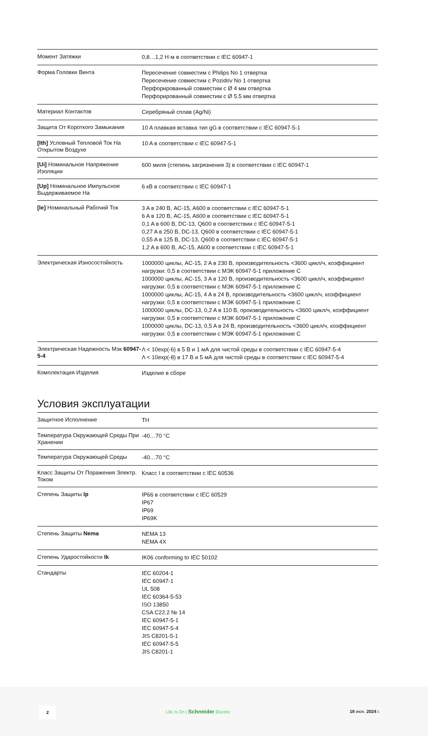| Момент Затяжки | 0,8…1,2 Н·м в соответствии с IEC 60947-1 |
| Форма Головки Винта | Пересечение совместим с Philips No 1 отвертка Пересечение совместим с Pozidriv No 1 отвертка Перфорированный совместим с Ø 4 мм отвертка Перфорированный совместим с Ø 5.5 мм отвертка |
| Материал Контактов | Серебряный сплав (Ag/Ni) |
| Защита От Короткого Замыкания | 10 A плавкая вставка тип gG в соответствии с IEC 60947-5-1 |
| [Ith] Условный Тепловой Ток На Открытом Воздухе | 10 A в соответствии с IEC 60947-5-1 |
| [Ui] Номинальное Напряжение Изоляции | 600 миля (степень загрязнения 3) в соответствии с IEC 60947-1 |
| [Up] Номинальное Импульсное Выдерживаемое На | 6 кВ в соответствии с IEC 60947-1 |
| [Ie] Номинальный Рабочий Ток | 3 A в 240 В, AC-15, A600 в соответствии с IEC 60947-5-1 6 A в 120 В, AC-15, A600 в соответствии с IEC 60947-5-1 0,1 A в 600 В, DC-13, Q600 в соответствии с IEC 60947-5-1 0,27 A в 250 В, DC-13, Q600 в соответствии с IEC 60947-5-1 0,55 A в 125 В, DC-13, Q600 в соответствии с IEC 60947-5-1 1,2 A в 600 В, AC-15, A600 в соответствии с IEC 60947-5-1 |
| Электрическая Износостойкость | 1000000 циклы, AC-15, 2 A в 230 В, производительность <3600 цикл/ч, коэффициент нагрузки: 0,5 в соответствии с МЭК 60947-5-1 приложение C 1000000 циклы, AC-15, 3 A в 120 В, производительность <3600 цикл/ч, коэффициент нагрузки: 0,5 в соответствии с МЭК 60947-5-1 приложение C 1000000 циклы, AC-15, 4 A в 24 В, производительность <3600 цикл/ч, коэффициент нагрузки: 0,5 в соответствии с МЭК 60947-5-1 приложение C 1000000 циклы, DC-13, 0,2 A в 110 В, производительность <3600 цикл/ч, коэффициент нагрузки: 0,5 в соответствии с МЭК 60947-5-1 приложение C 1000000 циклы, DC-13, 0,5 A в 24 В, производительность <3600 цикл/ч, коэффициент нагрузки: 0,5 в соответствии с МЭК 60947-5-1 приложение C |
| Электрическая Надежность Мэк 60947-5-4 | Λ < 10exp(-6) в 5 В и 1 мА для чистой среды в соответствии с IEC 60947-5-4 Λ < 10exp(-8) в 17 В и 5 мА для чистой среды в соответствии с IEC 60947-5-4 |
| Комплектация Изделия | Изделие в сборе |
Условия эксплуатации
| Защитное Исполнение | TH |
| Температура Окружающей Среды При Хранении | -40…70 °C |
| Температура Окружающей Среды | -40…70 °C |
| Класс Защиты От Поражения Электр. Током | Класс I в соответствии с IEC 60536 |
| Степень Защиты Ip | IP66 в соответствии с IEC 60529 IP67 IP69 IP69K |
| Степень Защиты Nema | NEMA 13 NEMA 4X |
| Степень Ударостойкости Ik | IK06 conforming to IEC 50102 |
| Стандарты | IEC 60204-1 IEC 60947-1 UL 508 IEC 60364-5-53 ISO 13850 CSA C22.2 № 14 IEC 60947-5-1 IEC 60947-5-4 JIS C8201-5-1 IEC 60947-5-5 JIS C8201-1 |
2
Life Is On | Schneider Electric
18 июн. 2024 г.